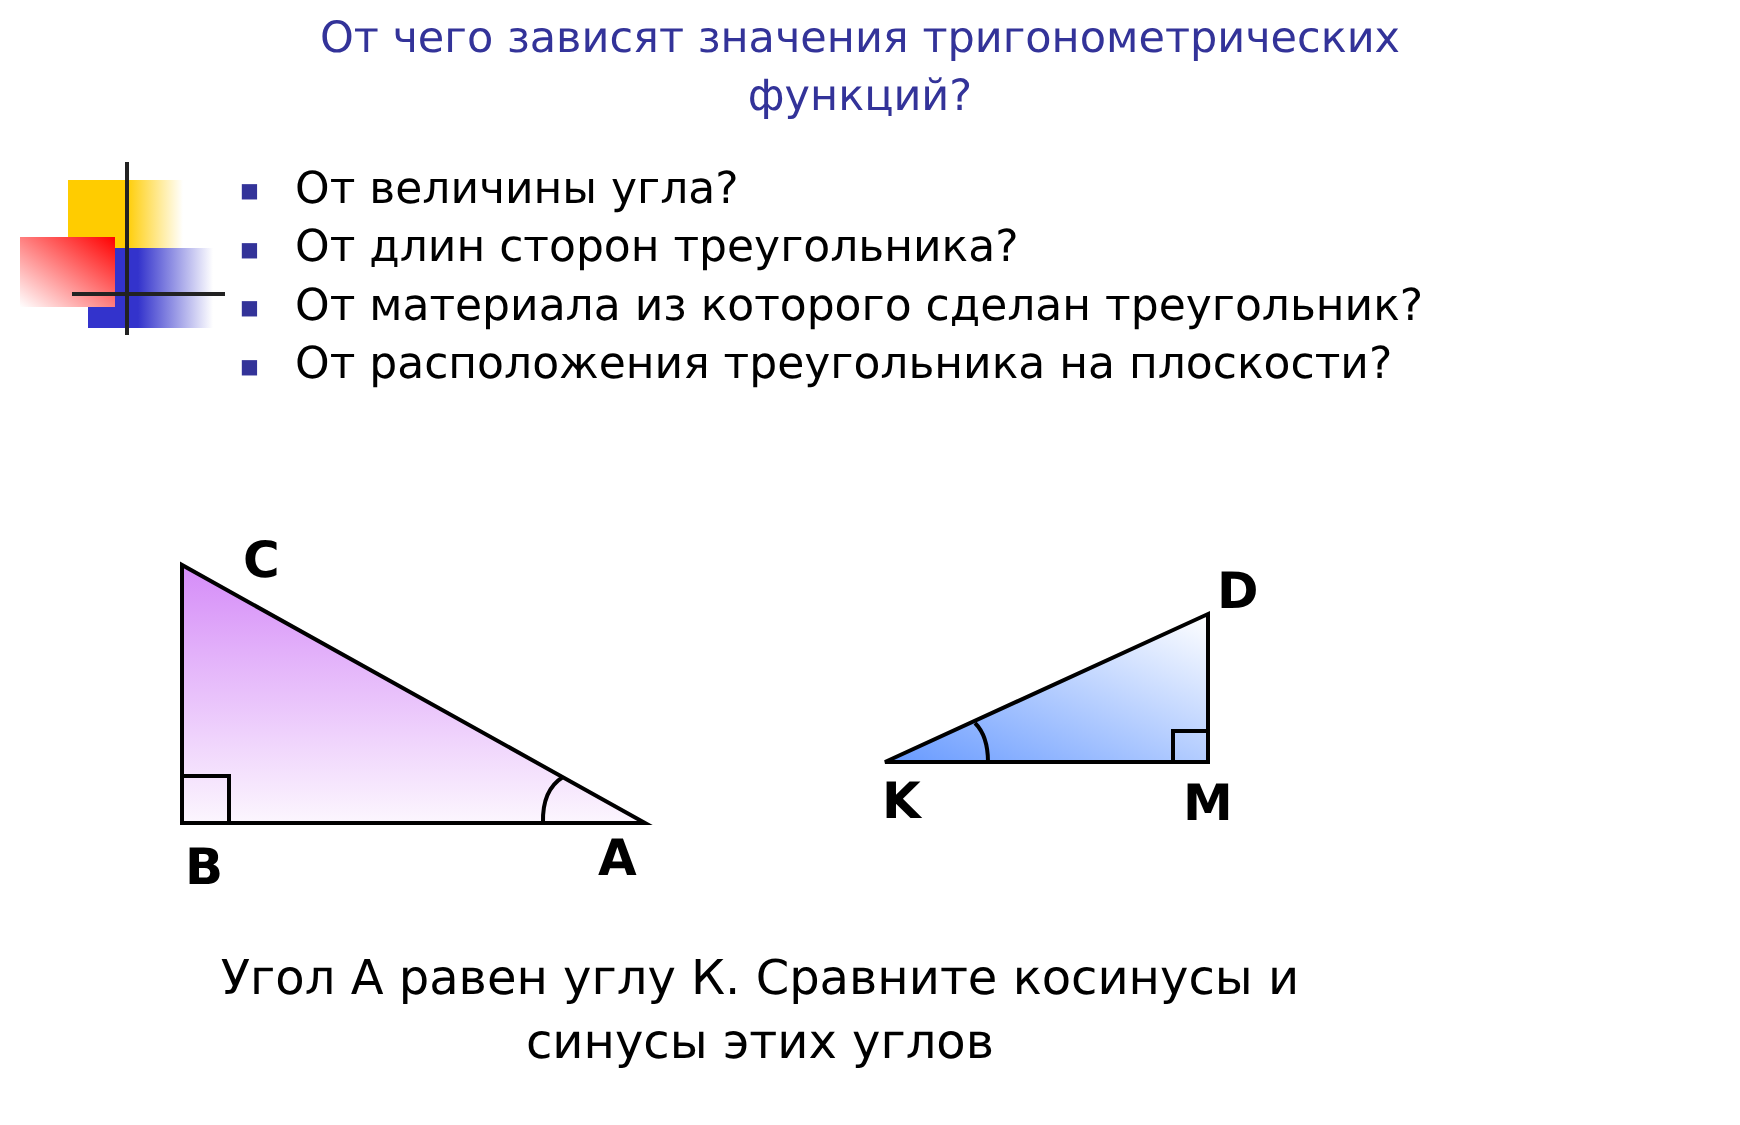C
B
A
D
K
M
От чего зависят значения тригонометрических функций?
■ От величины угла?
■ От длин сторон треугольника?
■ От материала из которого сделан треугольник?
■ От расположения треугольника на плоскости?
Угол А равен углу К. Сравните косинусы и синусы этих углов